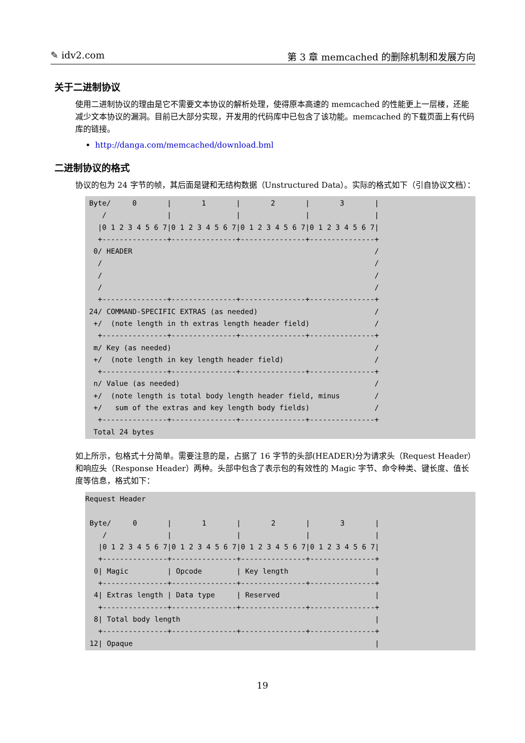✎ idv2.com 第 3 章 memcached 的删除机制和发展方向
关于二进制协议
使用二进制协议的理由是它不需要文本协议的解析处理，使得原本高速的 memcached 的性能更上一层楼，还能减少文本协议的漏洞。目前已大部分实现，开发用的代码库中已包含了该功能。memcached 的下载页面上有代码库的链接。
http://danga.com/memcached/download.bml
二进制协议的格式
协议的包为 24 字节的帧，其后面是键和无结构数据（Unstructured Data）。实际的格式如下（引自协议文档）：
Byte/     0       |       1       |       2       |       3       |
   /              |               |               |               |
  |0 1 2 3 4 5 6 7|0 1 2 3 4 5 6 7|0 1 2 3 4 5 6 7|0 1 2 3 4 5 6 7|
  +---------------+---------------+---------------+---------------+
 0/ HEADER                                                        /
  /                                                               /
  /                                                               /
  /                                                               /
  +---------------+---------------+---------------+---------------+
24/ COMMAND-SPECIFIC EXTRAS (as needed)                           /
 +/  (note length in th extras length header field)               /
  +---------------+---------------+---------------+---------------+
 m/ Key (as needed)                                               /
 +/  (note length in key length header field)                     /
  +---------------+---------------+---------------+---------------+
 n/ Value (as needed)                                             /
 +/  (note length is total body length header field, minus        /
 +/   sum of the extras and key length body fields)               /
  +---------------+---------------+---------------+---------------+
 Total 24 bytes
如上所示，包格式十分简单。需要注意的是，占据了 16 字节的头部(HEADER)分为请求头（Request Header）和响应头（Response Header）两种。头部中包含了表示包的有效性的 Magic 字节、命令种类、键长度、值长度等信息，格式如下：
Request Header

 Byte/     0       |       1       |       2       |       3       |
    /              |               |               |               |
   |0 1 2 3 4 5 6 7|0 1 2 3 4 5 6 7|0 1 2 3 4 5 6 7|0 1 2 3 4 5 6 7|
   +---------------+---------------+---------------+---------------+
  0| Magic         | Opcode        | Key length                    |
   +---------------+---------------+---------------+---------------+
  4| Extras length | Data type     | Reserved                      |
   +---------------+---------------+---------------+---------------+
  8| Total body length                                             |
   +---------------+---------------+---------------+---------------+
 12| Opaque                                                        |
19